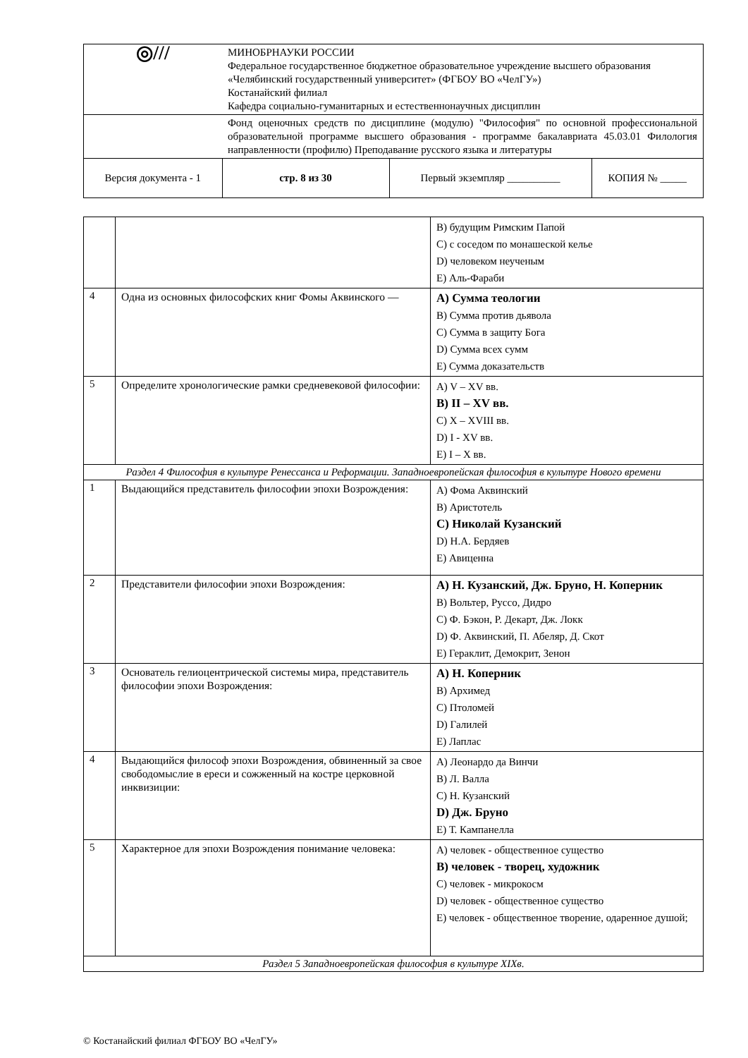| ◎/// | МИНОБРНАУКИ РОССИИ Федеральное государственное бюджетное образовательное учреждение высшего образования «Челябинский государственный университет» (ФГБОУ ВО «ЧелГУ») Костанайский филиал Кафедра социально-гуманитарных и естественнонаучных дисциплин | | |
| | Фонд оценочных средств по дисциплине (модулю) "Философия" по основной профессиональной образовательной программе высшего образования - программе бакалавриата 45.03.01 Филология направленности (профилю) Преподавание русского языка и литературы | | |
| Версия документа - 1 | стр. 8 из 30 | Первый экземпляр __________ | КОПИЯ № _____ |
| | | B) будущим Римским Папой C) с соседом по монашеской келье D) человеком неученым E) Аль-Фараби |
| 4 | Одна из основных философских книг Фомы Аквинского — | A) Сумма теологии B) Сумма против дьявола C) Сумма в защиту Бога D) Сумма всех сумм E) Сумма доказательств |
| 5 | Определите хронологические рамки средневековой философии: | A) V – XV вв. B) II – XV вв. C) X – XVIII вв. D) I - XV вв. E) I – X вв. |
| Раздел 4 Философия в культуре Ренессанса и Реформации. Западноевропейская философия в культуре Нового времени | | |
| 1 | Выдающийся представитель философии эпохи Возрождения: | A) Фома Аквинский B) Аристотель C) Николай Кузанский D) Н.А. Бердяев E) Авиценна |
| 2 | Представители философии эпохи Возрождения: | A) Н. Кузанский, Дж. Бруно, Н. Коперник B) Вольтер, Руссо, Дидро C) Ф. Бэкон, Р. Декарт, Дж. Локк D) Ф. Аквинский, П. Абеляр, Д. Скот E) Гераклит, Демокрит, Зенон |
| 3 | Основатель гелиоцентрической системы мира, представитель философии эпохи Возрождения: | A) Н. Коперник B) Архимед C) Птоломей D) Галилей E) Лаплас |
| 4 | Выдающийся философ эпохи Возрождения, обвиненный за свое свободомыслие в ереси и сожженный на костре церковной инквизиции: | A) Леонардо да Винчи B) Л. Валла C) Н. Кузанский D) Дж. Бруно E) Т. Кампанелла |
| 5 | Характерное для эпохи Возрождения понимание человека: | A) человек - общественное существо B) человек - творец, художник C) человек - микрокосм D) человек - общественное существо E) человек - общественное творение, одаренное душой; |
| Раздел 5 Западноевропейская философия в культуре XIXв. | | |
© Костанайский филиал ФГБОУ ВО «ЧелГУ»